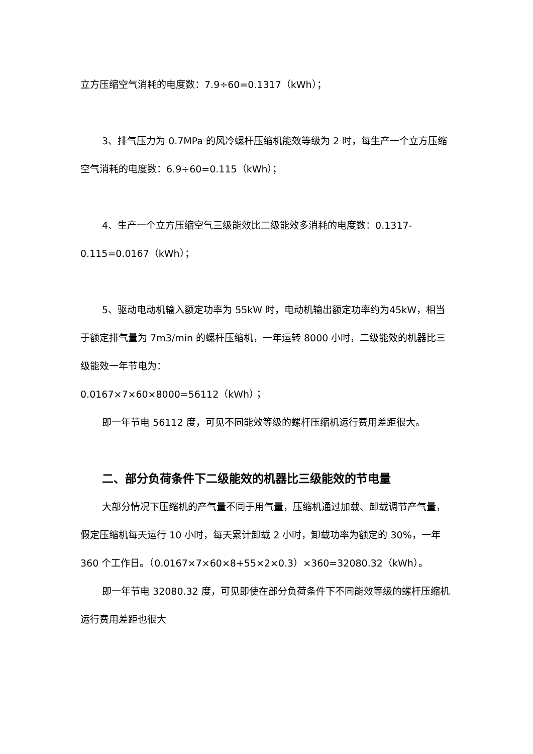立方压缩空气消耗的电度数：7.9÷60=0.1317（kWh）；
3、排气压力为 0.7MPa 的风冷螺杆压缩机能效等级为 2 时，每生产一个立方压缩空气消耗的电度数：6.9÷60=0.115（kWh）；
4、生产一个立方压缩空气三级能效比二级能效多消耗的电度数：0.1317-0.115=0.0167（kWh）；
5、驱动电动机输入额定功率为 55kW 时，电动机输出额定功率约为45kW，相当于额定排气量为 7m3/min 的螺杆压缩机，一年运转 8000 小时，二级能效的机器比三级能效一年节电为：
0.0167×7×60×8000=56112（kWh）；
即一年节电 56112 度，可见不同能效等级的螺杆压缩机运行费用差距很大。
二、部分负荷条件下二级能效的机器比三级能效的节电量
大部分情况下压缩机的产气量不同于用气量，压缩机通过加载、卸载调节产气量，假定压缩机每天运行 10 小时，每天累计卸载 2 小时，卸载功率为额定的 30%，一年 360 个工作日。（0.0167×7×60×8+55×2×0.3）×360=32080.32（kWh）。
即一年节电 32080.32 度，可见即使在部分负荷条件下不同能效等级的螺杆压缩机运行费用差距也很大